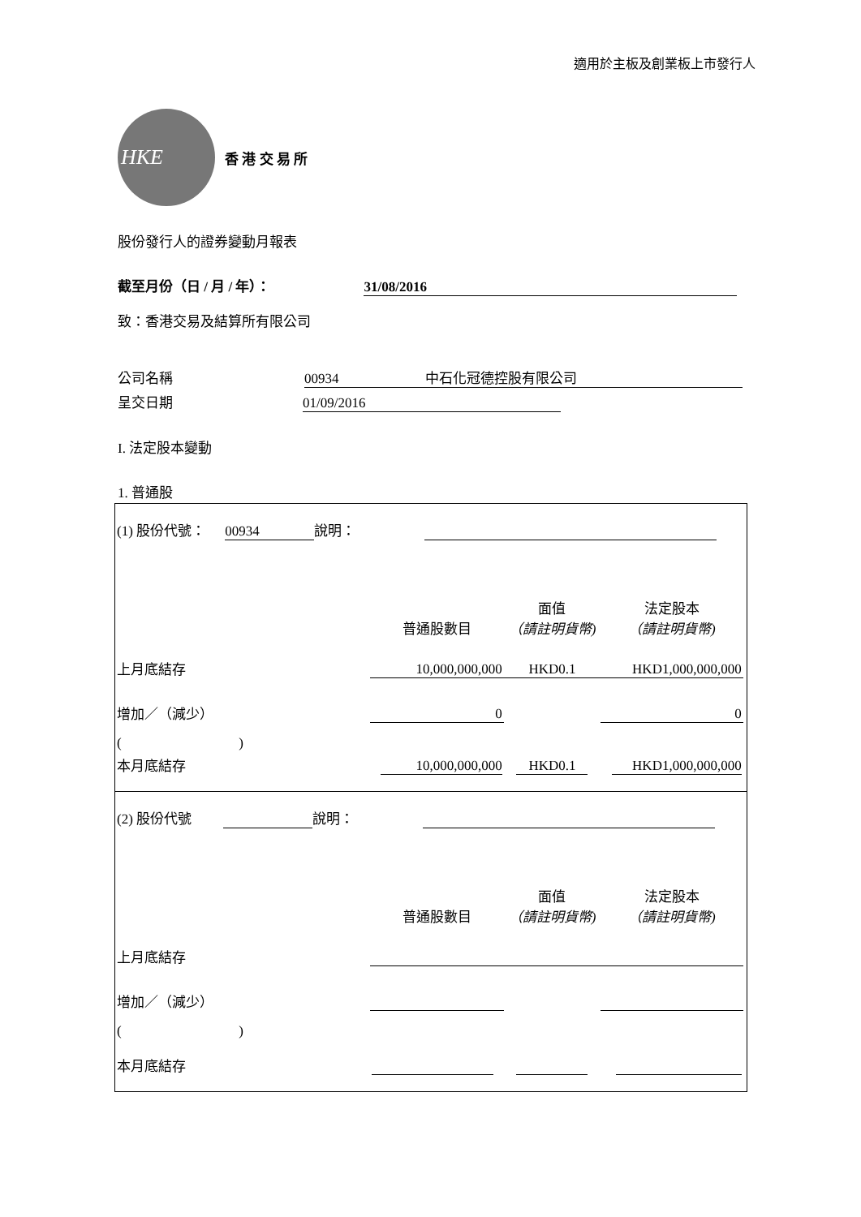適用於主板及創業板上市發行人
HKE
香 港 交 易 所
股份發行人的證券變動月報表
截至月份（日 / 月 / 年）： 31/08/2016
致：香港交易及結算所有限公司
公司名稱 00934 中石化冠德控股有限公司
呈交日期 01/09/2016
I. 法定股本變動
1. 普通股
| (1) 股份代號： 00934 說明： | | | | |
| | 普通股數目 | 面值 （請註明貨幣) | 法定股本 （請註明貨幣) | |
| 上月底結存 | 10,000,000,000 | HKD0.1 | HKD1,000,000,000 | |
| 增加／（減少） | 0 | | 0 | |
| ( ) | | | | |
| 本月底結存 | 10,000,000,000 | HKD0.1 | HKD1,000,000,000 | |
| (2) 股份代號 說明： | | | | |
| | 普通股數目 | 面值 （請註明貨幣) | 法定股本 （請註明貨幣) | |
| 上月底結存 | | | | |
| 增加／（減少） | | | | |
| ( ) | | | | |
| 本月底結存 | | | | |